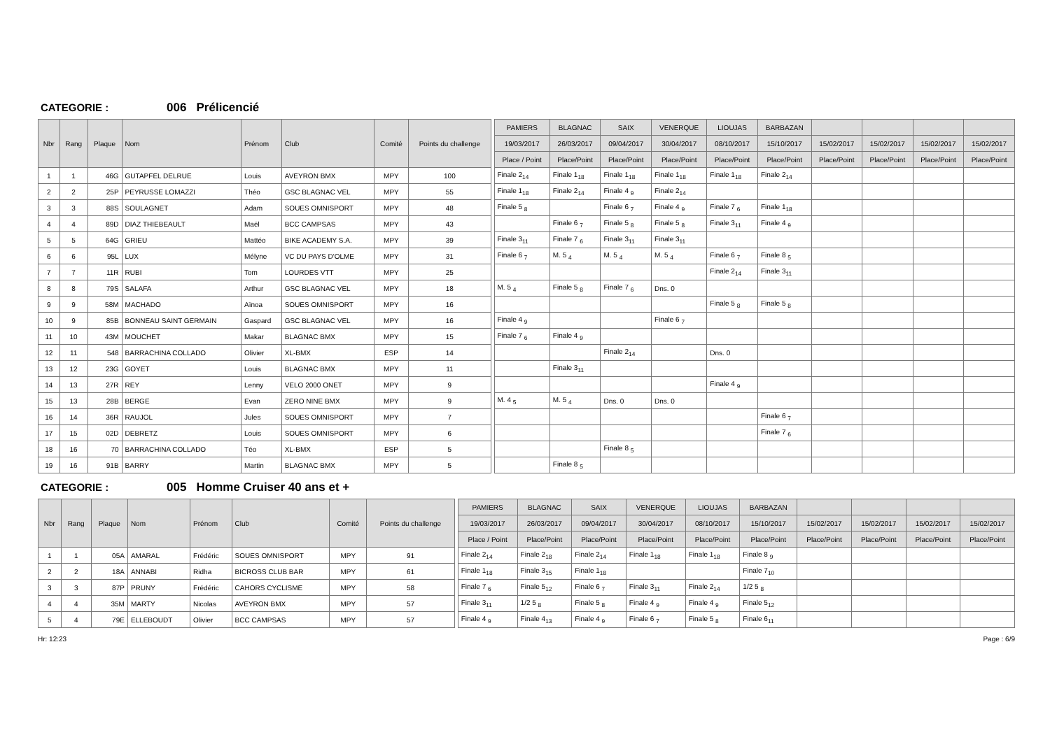CATEGORIE : 006 Prélicencié
| Nbr | Rang | Plaque | Nom | Prénom | Club | Comité | Points du challenge | | PAMIERS | BLAGNAC | SAIX | VENERQUE | LIOUJAS | BARBAZAN | | | | |
| | | | | | | | | | 19/03/2017 | 26/03/2017 | 09/04/2017 | 30/04/2017 | 08/10/2017 | 15/10/2017 | 15/02/2017 | 15/02/2017 | 15/02/2017 | 15/02/2017 |
| | | | | | | | | | Place / Point | Place/Point | Place/Point | Place/Point | Place/Point | Place/Point | Place/Point | Place/Point | Place/Point | Place/Point |
| 1 | 1 | 46G | GUTAPFEL DELRUE | Louis | AVEYRON BMX | MPY | 100 | | Finale 2<sub>14</sub> | Finale 1<sub>18</sub> | Finale 1<sub>18</sub> | Finale 1<sub>18</sub> | Finale 1<sub>18</sub> | Finale 2<sub>14</sub> | | | | |
| 2 | 2 | 25P | PEYRUSSE LOMAZZI | Théo | GSC BLAGNAC VEL | MPY | 55 | | Finale 1<sub>18</sub> | Finale 2<sub>14</sub> | Finale 4 <sub>9</sub> | Finale 2<sub>14</sub> | | | | | | |
| 3 | 3 | 88S | SOULAGNET | Adam | SOUES OMNISPORT | MPY | 48 | | Finale 5 <sub>8</sub> | | Finale 6 <sub>7</sub> | Finale 4 <sub>9</sub> | Finale 7 <sub>6</sub> | Finale 1<sub>18</sub> | | | | |
| 4 | 4 | 89D | DIAZ THIEBEAULT | Maël | BCC CAMPSAS | MPY | 43 | | | Finale 6 <sub>7</sub> | Finale 5 <sub>8</sub> | Finale 5 <sub>8</sub> | Finale 3<sub>11</sub> | Finale 4 <sub>9</sub> | | | | |
| 5 | 5 | 64G | GRIEU | Mattéo | BIKE ACADEMY S.A. | MPY | 39 | | Finale 3<sub>11</sub> | Finale 7 <sub>6</sub> | Finale 3<sub>11</sub> | Finale 3<sub>11</sub> | | | | | | |
| 6 | 6 | 95L | LUX | Mélyne | VC DU PAYS D'OLME | MPY | 31 | | Finale 6 <sub>7</sub> | M. 5 <sub>4</sub> | M. 5 <sub>4</sub> | M. 5 <sub>4</sub> | Finale 6 <sub>7</sub> | Finale 8 <sub>5</sub> | | | | |
| 7 | 7 | 11R | RUBI | Tom | LOURDES VTT | MPY | 25 | | | | | | Finale 2<sub>14</sub> | Finale 3<sub>11</sub> | | | | |
| 8 | 8 | 79S | SALAFA | Arthur | GSC BLAGNAC VEL | MPY | 18 | | M. 5 <sub>4</sub> | Finale 5 <sub>8</sub> | Finale 7 <sub>6</sub> | Dns. 0 | | | | | | |
| 9 | 9 | 58M | MACHADO | Aïnoa | SOUES OMNISPORT | MPY | 16 | | | | | | Finale 5 <sub>8</sub> | Finale 5 <sub>8</sub> | | | | |
| 10 | 9 | 85B | BONNEAU SAINT GERMAIN | Gaspard | GSC BLAGNAC VEL | MPY | 16 | | Finale 4 <sub>9</sub> | | | Finale 6 <sub>7</sub> | | | | | | |
| 11 | 10 | 43M | MOUCHET | Makar | BLAGNAC BMX | MPY | 15 | | Finale 7 <sub>6</sub> | Finale 4 <sub>9</sub> | | | | | | | | |
| 12 | 11 | 548 | BARRACHINA COLLADO | Olivier | XL-BMX | ESP | 14 | | | | Finale 2<sub>14</sub> | | Dns. 0 | | | | | |
| 13 | 12 | 23G | GOYET | Louis | BLAGNAC BMX | MPY | 11 | | | Finale 3<sub>11</sub> | | | | | | | | |
| 14 | 13 | 27R | REY | Lenny | VELO 2000 ONET | MPY | 9 | | | | | | Finale 4 <sub>9</sub> | | | | | |
| 15 | 13 | 28B | BERGE | Evan | ZERO NINE BMX | MPY | 9 | | M. 4 <sub>5</sub> | M. 5 <sub>4</sub> | Dns. 0 | Dns. 0 | | | | | | |
| 16 | 14 | 36R | RAUJOL | Jules | SOUES OMNISPORT | MPY | 7 | | | | | | | Finale 6 <sub>7</sub> | | | | |
| 17 | 15 | 02D | DEBRETZ | Louis | SOUES OMNISPORT | MPY | 6 | | | | | | | Finale 7 <sub>6</sub> | | | | |
| 18 | 16 | 70 | BARRACHINA COLLADO | Téo | XL-BMX | ESP | 5 | | | | Finale 8 <sub>5</sub> | | | | | | | |
| 19 | 16 | 91B | BARRY | Martin | BLAGNAC BMX | MPY | 5 | | | Finale 8 <sub>5</sub> | | | | | | | | |
CATEGORIE : 005 Homme Cruiser 40 ans et +
| Nbr | Rang | Plaque | Nom | Prénom | Club | Comité | Points du challenge | | PAMIERS | BLAGNAC | SAIX | VENERQUE | LIOUJAS | BARBAZAN | | | | |
| | | | | | | | | | 19/03/2017 | 26/03/2017 | 09/04/2017 | 30/04/2017 | 08/10/2017 | 15/10/2017 | 15/02/2017 | 15/02/2017 | 15/02/2017 | 15/02/2017 |
| | | | | | | | | | Place / Point | Place/Point | Place/Point | Place/Point | Place/Point | Place/Point | Place/Point | Place/Point | Place/Point | Place/Point |
| 1 | 1 | 05A | AMARAL | Frédéric | SOUES OMNISPORT | MPY | 91 | | Finale 2<sub>14</sub> | Finale 2<sub>18</sub> | Finale 2<sub>14</sub> | Finale 1<sub>18</sub> | Finale 1<sub>18</sub> | Finale 8 <sub>9</sub> | | | | |
| 2 | 2 | 18A | ANNABI | Ridha | BICROSS CLUB BAR | MPY | 61 | | Finale 1<sub>18</sub> | Finale 3<sub>15</sub> | Finale 1<sub>18</sub> | | | Finale 7<sub>10</sub> | | | | |
| 3 | 3 | 87P | PRUNY | Frédéric | CAHORS CYCLISME | MPY | 58 | | Finale 7 <sub>6</sub> | Finale 5<sub>12</sub> | Finale 6 <sub>7</sub> | Finale 3<sub>11</sub> | Finale 2<sub>14</sub> | 1/2 5 <sub>8</sub> | | | | |
| 4 | 4 | 35M | MARTY | Nicolas | AVEYRON BMX | MPY | 57 | | Finale 3<sub>11</sub> | 1/2 5 <sub>8</sub> | Finale 5 <sub>8</sub> | Finale 4 <sub>9</sub> | Finale 4 <sub>9</sub> | Finale 5<sub>12</sub> | | | | |
| 5 | 4 | 79E | ELLEBOUDT | Olivier | BCC CAMPSAS | MPY | 57 | | Finale 4 <sub>9</sub> | Finale 4<sub>13</sub> | Finale 4 <sub>9</sub> | Finale 6 <sub>7</sub> | Finale 5 <sub>8</sub> | Finale 6<sub>11</sub> | | | | |
Hr: 12:23 Page : 6/9